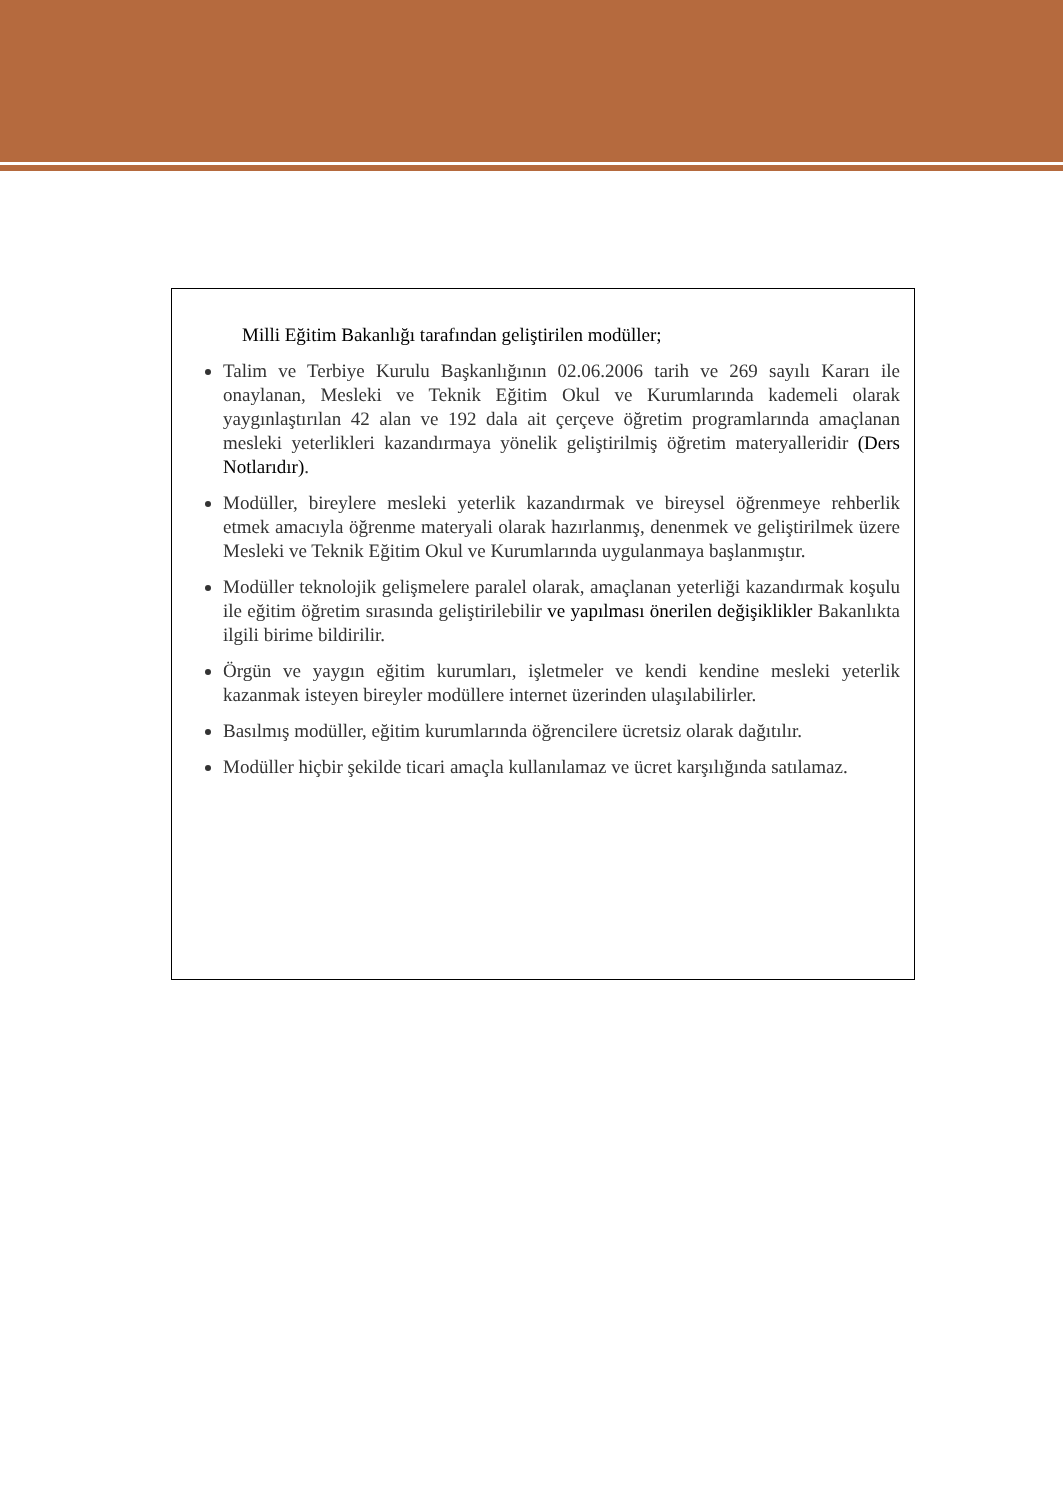Milli Eğitim Bakanlığı tarafından geliştirilen modüller;
Talim ve Terbiye Kurulu Başkanlığının 02.06.2006 tarih ve 269 sayılı Kararı ile onaylanan, Mesleki ve Teknik Eğitim Okul ve Kurumlarında kademeli olarak yaygınlaştırılan 42 alan ve 192 dala ait çerçeve öğretim programlarında amaçlanan mesleki yeterlikleri kazandırmaya yönelik geliştirilmiş öğretim materyalleridir (Ders Notlarıdır).
Modüller, bireylere mesleki yeterlik kazandırmak ve bireysel öğrenmeye rehberlik etmek amacıyla öğrenme materyali olarak hazırlanmış, denenmek ve geliştirilmek üzere Mesleki ve Teknik Eğitim Okul ve Kurumlarında uygulanmaya başlanmıştır.
Modüller teknolojik gelişmelere paralel olarak, amaçlanan yeterliği kazandırmak koşulu ile eğitim öğretim sırasında geliştirilebilir ve yapılması önerilen değişiklikler Bakanlıkta ilgili birime bildirilir.
Örgün ve yaygın eğitim kurumları, işletmeler ve kendi kendine mesleki yeterlik kazanmak isteyen bireyler modüllere internet üzerinden ulaşılabilirler.
Basılmış modüller, eğitim kurumlarında öğrencilere ücretsiz olarak dağıtılır.
Modüller hiçbir şekilde ticari amaçla kullanılamaz ve ücret karşılığında satılamaz.